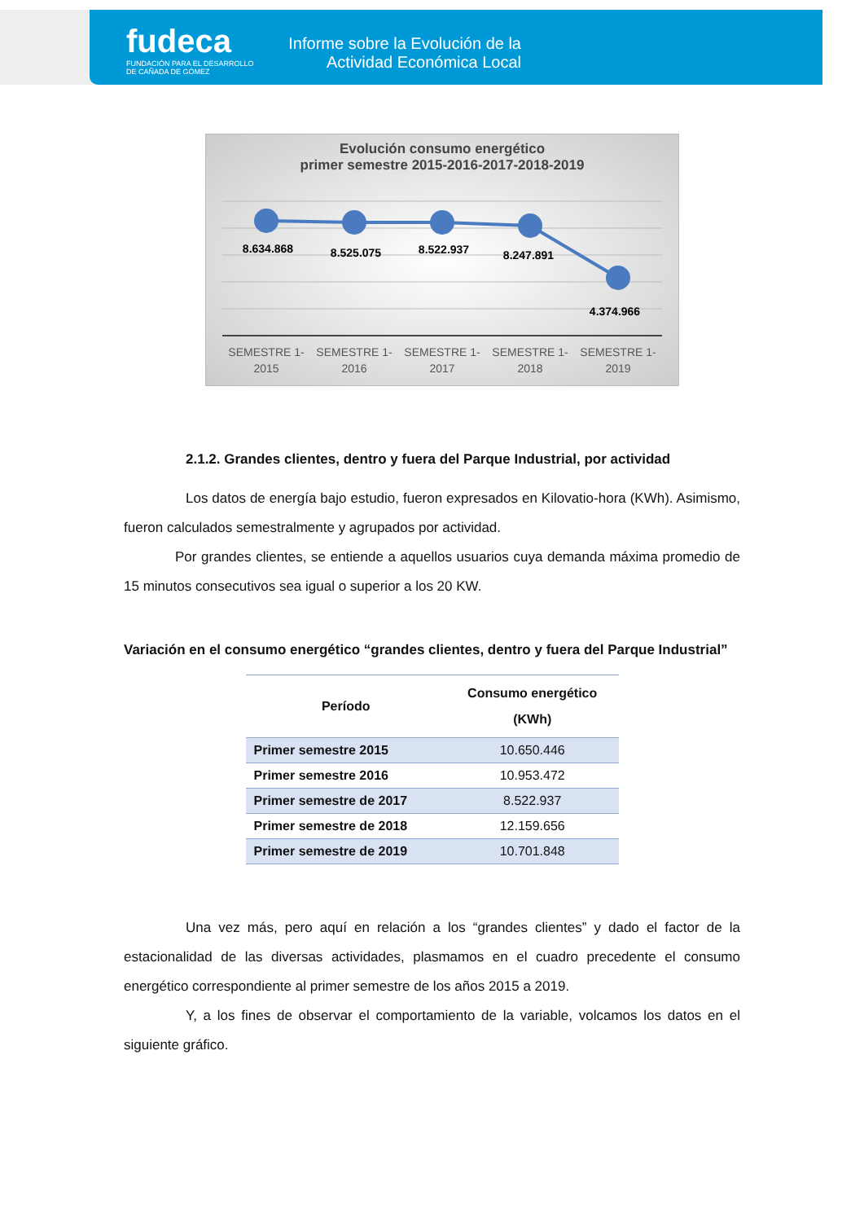fudeca
FUNDACIÓN PARA EL DESARROLLO
DE CAÑADA DE GÓMEZ
Informe sobre la Evolución de la Actividad Económica Local
Evolución consumo energético
primer semestre 2015-2016-2017-2018-2019
8.634.868
8.525.075
8.522.937
8.247.891
4.374.966
SEMESTRE 1-
2015
SEMESTRE 1-
2016
SEMESTRE 1-
2017
SEMESTRE 1-
2018
SEMESTRE 1-
2019
2.1.2. Grandes clientes, dentro y fuera del Parque Industrial, por actividad
Los datos de energía bajo estudio, fueron expresados en Kilovatio-hora (KWh). Asimismo, fueron calculados semestralmente y agrupados por actividad.
Por grandes clientes, se entiende a aquellos usuarios cuya demanda máxima promedio de 15 minutos consecutivos sea igual o superior a los 20 KW.
Variación en el consumo energético “grandes clientes, dentro y fuera del Parque Industrial”
| Período | Consumo energético (KWh) |
| --- | --- |
| Primer semestre 2015 | 10.650.446 |
| Primer semestre 2016 | 10.953.472 |
| Primer semestre de 2017 | 8.522.937 |
| Primer semestre de 2018 | 12.159.656 |
| Primer semestre de 2019 | 10.701.848 |
Una vez más, pero aquí en relación a los “grandes clientes” y dado el factor de la estacionalidad de las diversas actividades, plasmamos en el cuadro precedente el consumo energético correspondiente al primer semestre de los años 2015 a 2019.
Y, a los fines de observar el comportamiento de la variable, volcamos los datos en el siguiente gráfico.